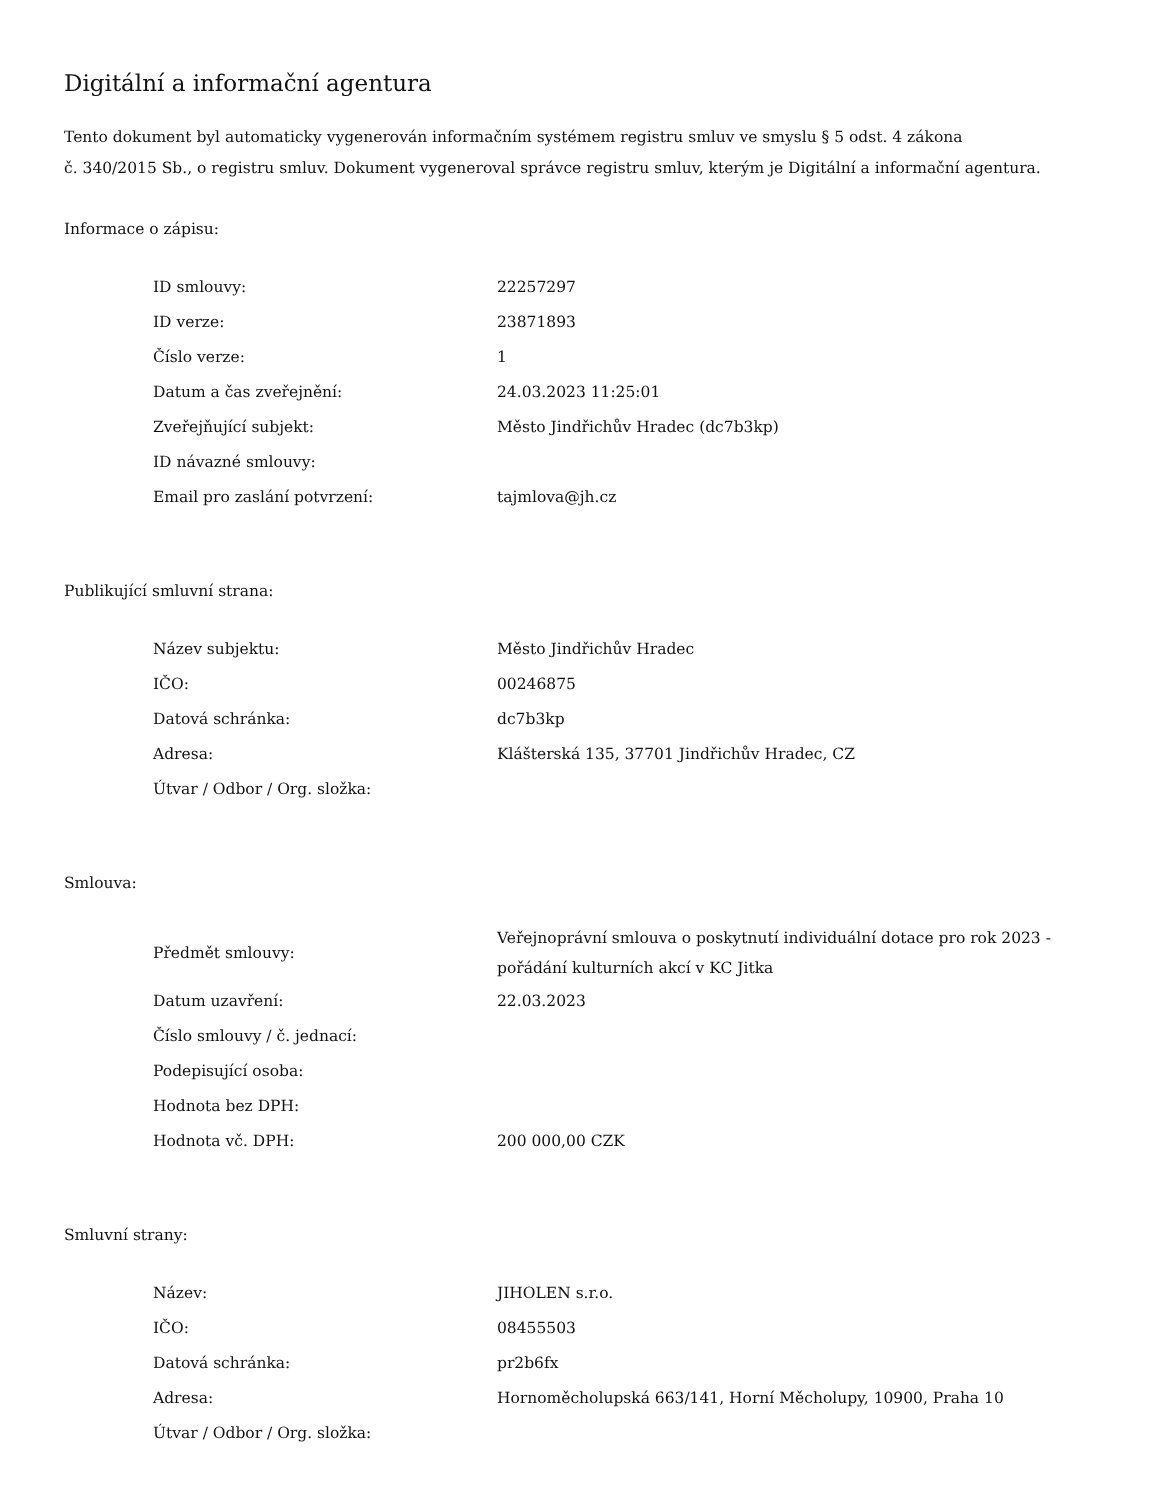Digitální a informační agentura
Tento dokument byl automaticky vygenerován informačním systémem registru smluv ve smyslu § 5 odst. 4 zákona
č. 340/2015 Sb., o registru smluv. Dokument vygeneroval správce registru smluv, kterým je Digitální a informační agentura.
Informace o zápisu:
| ID smlouvy: | 22257297 |
| ID verze: | 23871893 |
| Číslo verze: | 1 |
| Datum a čas zveřejnění: | 24.03.2023 11:25:01 |
| Zveřejňující subjekt: | Město Jindřichův Hradec (dc7b3kp) |
| ID návazné smlouvy: | |
| Email pro zaslání potvrzení: | tajmlova@jh.cz |
Publikující smluvní strana:
| Název subjektu: | Město Jindřichův Hradec |
| IČO: | 00246875 |
| Datová schránka: | dc7b3kp |
| Adresa: | Klášterská 135, 37701 Jindřichův Hradec, CZ |
| Útvar / Odbor / Org. složka: | |
Smlouva:
| Předmět smlouvy: | Veřejnoprávní smlouva o poskytnutí individuální dotace pro rok 2023 - pořádání kulturních akcí v KC Jitka |
| Datum uzavření: | 22.03.2023 |
| Číslo smlouvy / č. jednací: | |
| Podepisující osoba: | |
| Hodnota bez DPH: | |
| Hodnota vč. DPH: | 200 000,00 CZK |
Smluvní strany:
| Název: | JIHOLEN s.r.o. |
| IČO: | 08455503 |
| Datová schránka: | pr2b6fx |
| Adresa: | Hornoměcholupská 663/141, Horní Měcholupy, 10900, Praha 10 |
| Útvar / Odbor / Org. složka: | |